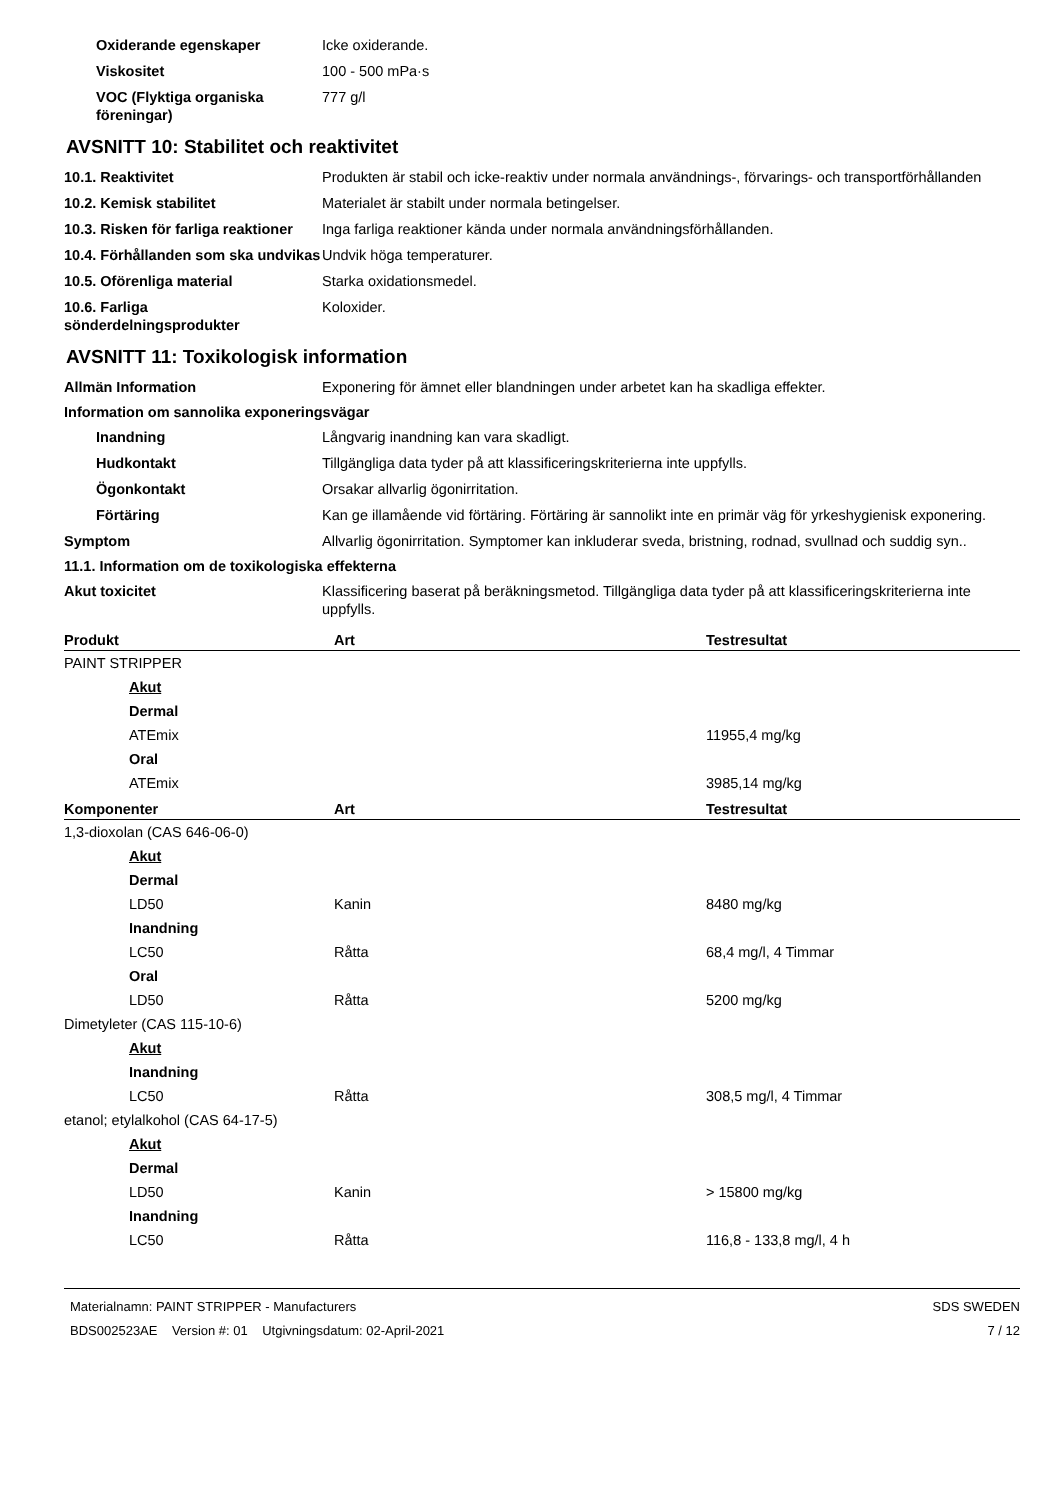Oxiderande egenskaper Icke oxiderande.
Viskositet 100 - 500 mPa·s
VOC (Flyktiga organiska föreningar)
777 g/l
AVSNITT 10: Stabilitet och reaktivitet
10.1. Reaktivitet Produkten är stabil och icke-reaktiv under normala användnings-, förvarings- och transportförhållanden
10.2. Kemisk stabilitet Materialet är stabilt under normala betingelser.
10.3. Risken för farliga reaktioner
Inga farliga reaktioner kända under normala användningsförhållanden.
10.4. Förhållanden som ska undvikas
Undvik höga temperaturer.
10.5. Oförenliga material Starka oxidationsmedel.
10.6. Farliga sönderdelningsprodukter
Koloxider.
AVSNITT 11: Toxikologisk information
Allmän Information Exponering för ämnet eller blandningen under arbetet kan ha skadliga effekter.
Information om sannolika exponeringsvägar
Inandning Långvarig inandning kan vara skadligt.
Hudkontakt Tillgängliga data tyder på att klassificeringskriterierna inte uppfylls.
Ögonkontakt Orsakar allvarlig ögonirritation.
Förtäring Kan ge illamående vid förtäring. Förtäring är sannolikt inte en primär väg för yrkeshygienisk exponering.
Symptom Allvarlig ögonirritation. Symptomer kan inkluderar sveda, bristning, rodnad, svullnad och suddig syn..
11.1. Information om de toxikologiska effekterna
Akut toxicitet Klassificering baserat på beräkningsmetod. Tillgängliga data tyder på att klassificeringskriterierna inte uppfylls.
| Produkt | Art | Testresultat |
| --- | --- | --- |
| PAINT STRIPPER | | |
| Akut | | |
| Dermal | | |
| ATEmix | | 11955,4 mg/kg |
| Oral | | |
| ATEmix | | 3985,14 mg/kg |
| Komponenter | Art | Testresultat |
| 1,3-dioxolan (CAS 646-06-0) | | |
| Akut | | |
| Dermal | | |
| LD50 | Kanin | 8480 mg/kg |
| Inandning | | |
| LC50 | Råtta | 68,4 mg/l, 4 Timmar |
| Oral | | |
| LD50 | Råtta | 5200 mg/kg |
| Dimetyleter (CAS 115-10-6) | | |
| Akut | | |
| Inandning | | |
| LC50 | Råtta | 308,5 mg/l, 4 Timmar |
| etanol; etylalkohol (CAS 64-17-5) | | |
| Akut | | |
| Dermal | | |
| LD50 | Kanin | > 15800 mg/kg |
| Inandning | | |
| LC50 | Råtta | 116,8 - 133,8 mg/l, 4 h |
Materialnamn: PAINT STRIPPER - Manufacturers
BDS002523AE Version #: 01 Utgivningsdatum: 02-April-2021
SDS SWEDEN
7 / 12